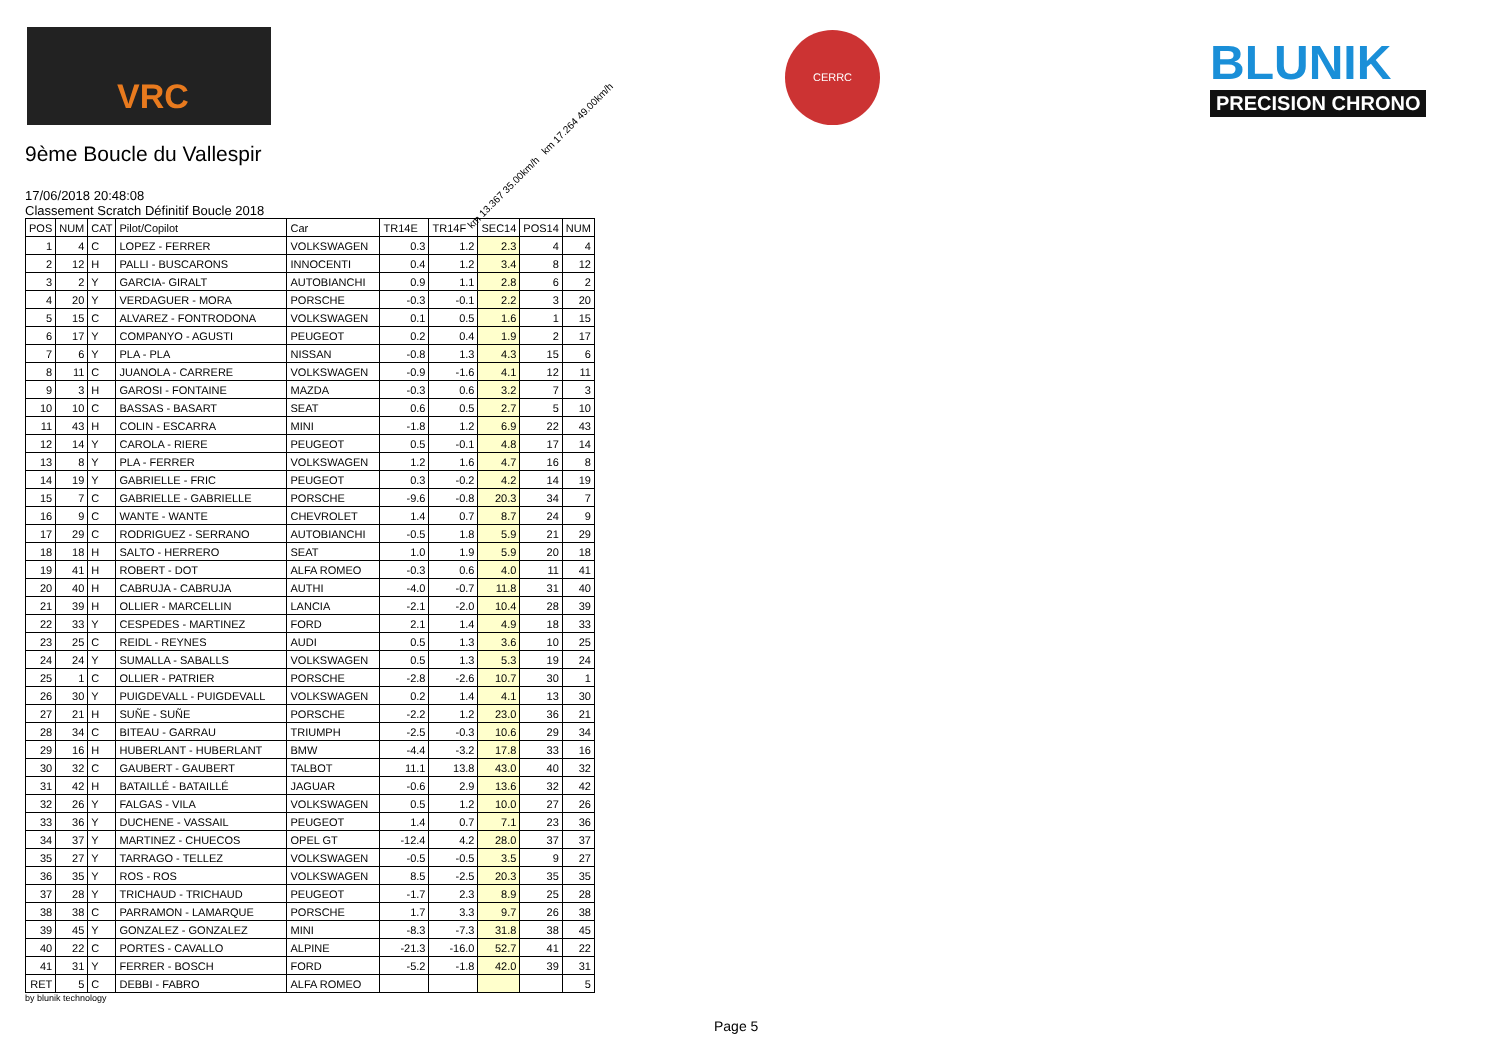VRC CERRC BLUNIK
PRECISION CHRONO
km 13.367 35.00km/h km 17.264 49.00km/h
9ème Boucle du Vallespir
17/06/2018 20:48:08
Classement Scratch Définitif Boucle 2018
| POS | NUM | CAT | Pilot/Copilot | Car | TR14E | TR14F | SEC14 | POS14 | NUM |
| --- | --- | --- | --- | --- | --- | --- | --- | --- | --- |
| 1 | 4 | C | LOPEZ - FERRER | VOLKSWAGEN | 0.3 | 1.2 | 2.3 | 4 | 4 |
| 2 | 12 | H | PALLI - BUSCARONS | INNOCENTI | 0.4 | 1.2 | 3.4 | 8 | 12 |
| 3 | 2 | Y | GARCIA- GIRALT | AUTOBIANCHI | 0.9 | 1.1 | 2.8 | 6 | 2 |
| 4 | 20 | Y | VERDAGUER - MORA | PORSCHE | -0.3 | -0.1 | 2.2 | 3 | 20 |
| 5 | 15 | C | ALVAREZ - FONTRODONA | VOLKSWAGEN | 0.1 | 0.5 | 1.6 | 1 | 15 |
| 6 | 17 | Y | COMPANYO - AGUSTI | PEUGEOT | 0.2 | 0.4 | 1.9 | 2 | 17 |
| 7 | 6 | Y | PLA - PLA | NISSAN | -0.8 | 1.3 | 4.3 | 15 | 6 |
| 8 | 11 | C | JUANOLA - CARRERE | VOLKSWAGEN | -0.9 | -1.6 | 4.1 | 12 | 11 |
| 9 | 3 | H | GAROSI - FONTAINE | MAZDA | -0.3 | 0.6 | 3.2 | 7 | 3 |
| 10 | 10 | C | BASSAS - BASART | SEAT | 0.6 | 0.5 | 2.7 | 5 | 10 |
| 11 | 43 | H | COLIN - ESCARRA | MINI | -1.8 | 1.2 | 6.9 | 22 | 43 |
| 12 | 14 | Y | CAROLA - RIERE | PEUGEOT | 0.5 | -0.1 | 4.8 | 17 | 14 |
| 13 | 8 | Y | PLA - FERRER | VOLKSWAGEN | 1.2 | 1.6 | 4.7 | 16 | 8 |
| 14 | 19 | Y | GABRIELLE - FRIC | PEUGEOT | 0.3 | -0.2 | 4.2 | 14 | 19 |
| 15 | 7 | C | GABRIELLE - GABRIELLE | PORSCHE | -9.6 | -0.8 | 20.3 | 34 | 7 |
| 16 | 9 | C | WANTE - WANTE | CHEVROLET | 1.4 | 0.7 | 8.7 | 24 | 9 |
| 17 | 29 | C | RODRIGUEZ - SERRANO | AUTOBIANCHI | -0.5 | 1.8 | 5.9 | 21 | 29 |
| 18 | 18 | H | SALTO - HERRERO | SEAT | 1.0 | 1.9 | 5.9 | 20 | 18 |
| 19 | 41 | H | ROBERT - DOT | ALFA ROMEO | -0.3 | 0.6 | 4.0 | 11 | 41 |
| 20 | 40 | H | CABRUJA - CABRUJA | AUTHI | -4.0 | -0.7 | 11.8 | 31 | 40 |
| 21 | 39 | H | OLLIER - MARCELLIN | LANCIA | -2.1 | -2.0 | 10.4 | 28 | 39 |
| 22 | 33 | Y | CESPEDES - MARTINEZ | FORD | 2.1 | 1.4 | 4.9 | 18 | 33 |
| 23 | 25 | C | REIDL - REYNES | AUDI | 0.5 | 1.3 | 3.6 | 10 | 25 |
| 24 | 24 | Y | SUMALLA - SABALLS | VOLKSWAGEN | 0.5 | 1.3 | 5.3 | 19 | 24 |
| 25 | 1 | C | OLLIER - PATRIER | PORSCHE | -2.8 | -2.6 | 10.7 | 30 | 1 |
| 26 | 30 | Y | PUIGDEVALL - PUIGDEVALL | VOLKSWAGEN | 0.2 | 1.4 | 4.1 | 13 | 30 |
| 27 | 21 | H | SUÑE - SUÑE | PORSCHE | -2.2 | 1.2 | 23.0 | 36 | 21 |
| 28 | 34 | C | BITEAU - GARRAU | TRIUMPH | -2.5 | -0.3 | 10.6 | 29 | 34 |
| 29 | 16 | H | HUBERLANT - HUBERLANT | BMW | -4.4 | -3.2 | 17.8 | 33 | 16 |
| 30 | 32 | C | GAUBERT - GAUBERT | TALBOT | 11.1 | 13.8 | 43.0 | 40 | 32 |
| 31 | 42 | H | BATAILLÉ - BATAILLÉ | JAGUAR | -0.6 | 2.9 | 13.6 | 32 | 42 |
| 32 | 26 | Y | FALGAS - VILA | VOLKSWAGEN | 0.5 | 1.2 | 10.0 | 27 | 26 |
| 33 | 36 | Y | DUCHENE - VASSAIL | PEUGEOT | 1.4 | 0.7 | 7.1 | 23 | 36 |
| 34 | 37 | Y | MARTINEZ - CHUECOS | OPEL GT | -12.4 | 4.2 | 28.0 | 37 | 37 |
| 35 | 27 | Y | TARRAGO - TELLEZ | VOLKSWAGEN | -0.5 | -0.5 | 3.5 | 9 | 27 |
| 36 | 35 | Y | ROS - ROS | VOLKSWAGEN | 8.5 | -2.5 | 20.3 | 35 | 35 |
| 37 | 28 | Y | TRICHAUD - TRICHAUD | PEUGEOT | -1.7 | 2.3 | 8.9 | 25 | 28 |
| 38 | 38 | C | PARRAMON - LAMARQUE | PORSCHE | 1.7 | 3.3 | 9.7 | 26 | 38 |
| 39 | 45 | Y | GONZALEZ - GONZALEZ | MINI | -8.3 | -7.3 | 31.8 | 38 | 45 |
| 40 | 22 | C | PORTES - CAVALLO | ALPINE | -21.3 | -16.0 | 52.7 | 41 | 22 |
| 41 | 31 | Y | FERRER - BOSCH | FORD | -5.2 | -1.8 | 42.0 | 39 | 31 |
| RET | 5 | C | DEBBI - FABRO | ALFA ROMEO | | | | | 5 |
by blunik technology
Page 5